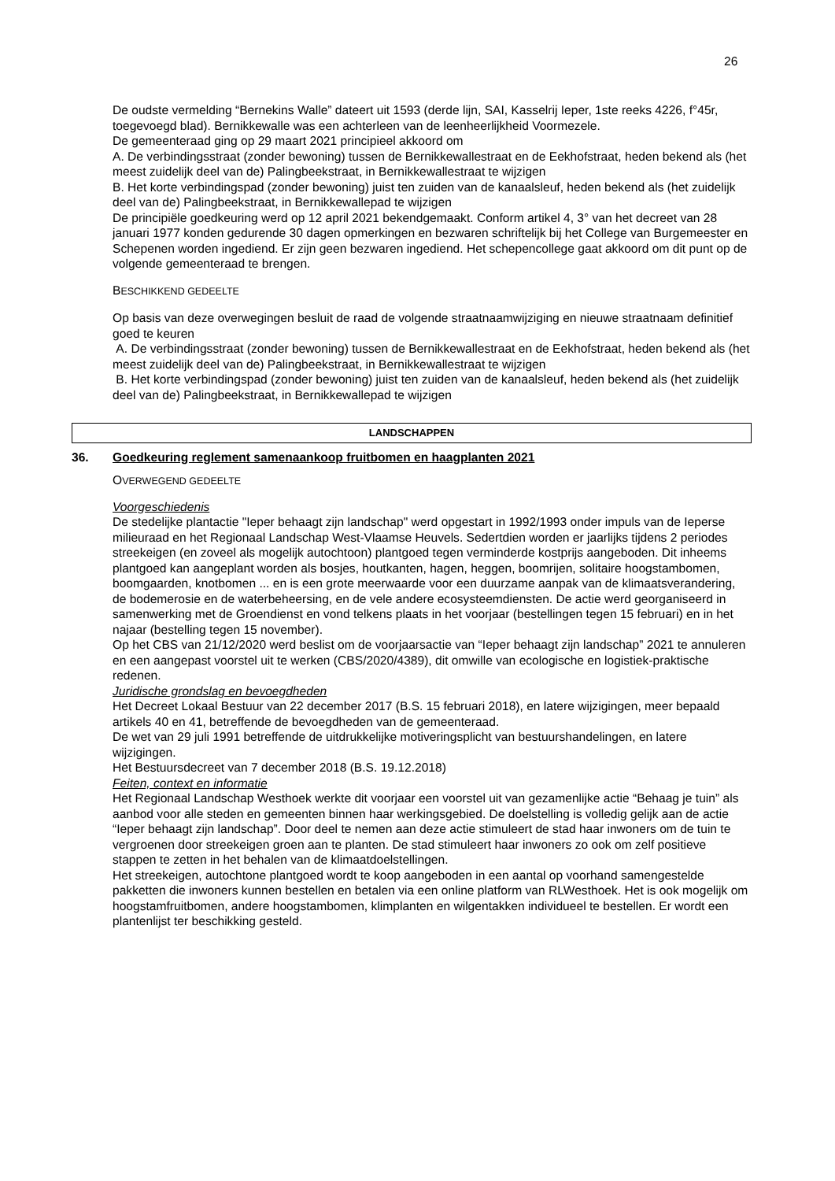26
De oudste vermelding “Bernekins Walle” dateert uit 1593 (derde lijn, SAI, Kasselrij Ieper, 1ste reeks 4226, f°45r, toegevoegd blad). Bernikkewalle was een achterleen van de leenheerlijkheid Voormezele.
De gemeenteraad ging op 29 maart 2021 principieel akkoord om
A. De verbindingsstraat (zonder bewoning) tussen de Bernikkewallestraat en de Eekhofstraat, heden bekend als (het meest zuidelijk deel van de) Palingbeekstraat, in Bernikkewallestraat te wijzigen
B. Het korte verbindingspad (zonder bewoning) juist ten zuiden van de kanaalsleuf, heden bekend als (het zuidelijk deel van de) Palingbeekstraat, in Bernikkewallepad te wijzigen
De principiële goedkeuring werd op 12 april 2021 bekendgemaakt. Conform artikel 4, 3° van het decreet van 28 januari 1977 konden gedurende 30 dagen opmerkingen en bezwaren schriftelijk bij het College van Burgemeester en Schepenen worden ingediend. Er zijn geen bezwaren ingediend. Het schepencollege gaat akkoord om dit punt op de volgende gemeenteraad te brengen.
BESCHIKKEND GEDEELTE
Op basis van deze overwegingen besluit de raad de volgende straatnaamwijziging en nieuwe straatnaam definitief goed te keuren
A. De verbindingsstraat (zonder bewoning) tussen de Bernikkewallestraat en de Eekhofstraat, heden bekend als (het meest zuidelijk deel van de) Palingbeekstraat, in Bernikkewallestraat te wijzigen
B. Het korte verbindingspad (zonder bewoning) juist ten zuiden van de kanaalsleuf, heden bekend als (het zuidelijk deel van de) Palingbeekstraat, in Bernikkewallepad te wijzigen
LANDSCHAPPEN
36. Goedkeuring reglement samenaankoop fruitbomen en haagplanten 2021
OVERWEGEND GEDEELTE
Voorgeschiedenis
De stedelijke plantactie "Ieper behaagt zijn landschap" werd opgestart in 1992/1993 onder impuls van de Ieperse milieuraad en het Regionaal Landschap West-Vlaamse Heuvels. Sedertdien worden er jaarlijks tijdens 2 periodes streekeigen (en zoveel als mogelijk autochtoon) plantgoed tegen verminderde kostprijs aangeboden. Dit inheems plantgoed kan aangeplant worden als bosjes, houtkanten, hagen, heggen, boomrijen, solitaire hoogstambomen, boomgaarden, knotbomen ... en is een grote meerwaarde voor een duurzame aanpak van de klimaatsverandering, de bodemerosie en de waterbeheersing, en de vele andere ecosysteemdiensten. De actie werd georganiseerd in samenwerking met de Groendienst en vond telkens plaats in het voorjaar (bestellingen tegen 15 februari) en in het najaar (bestelling tegen 15 november).
Op het CBS van 21/12/2020 werd beslist om de voorjaarsactie van “Ieper behaagt zijn landschap” 2021 te annuleren en een aangepast voorstel uit te werken (CBS/2020/4389), dit omwille van ecologische en logistiek-praktische redenen.
Juridische grondslag en bevoegdheden
Het Decreet Lokaal Bestuur van 22 december 2017 (B.S. 15 februari 2018), en latere wijzigingen, meer bepaald artikels 40 en 41, betreffende de bevoegdheden van de gemeenteraad.
De wet van 29 juli 1991 betreffende de uitdrukkelijke motiveringsplicht van bestuurshandelingen, en latere wijzigingen.
Het Bestuursdecreet van 7 december 2018 (B.S. 19.12.2018)
Feiten, context en informatie
Het Regionaal Landschap Westhoek werkte dit voorjaar een voorstel uit van gezamenlijke actie “Behaag je tuin” als aanbod voor alle steden en gemeenten binnen haar werkingsgebied. De doelstelling is volledig gelijk aan de actie “Ieper behaagt zijn landschap”. Door deel te nemen aan deze actie stimuleert de stad haar inwoners om de tuin te vergroenen door streekeigen groen aan te planten. De stad stimuleert haar inwoners zo ook om zelf positieve stappen te zetten in het behalen van de klimaatdoelstellingen.
Het streekeigen, autochtone plantgoed wordt te koop aangeboden in een aantal op voorhand samengestelde pakketten die inwoners kunnen bestellen en betalen via een online platform van RLWesthoek. Het is ook mogelijk om hoogstamfruitbomen, andere hoogstambomen, klimplanten en wilgentakken individueel te bestellen. Er wordt een plantenlijst ter beschikking gesteld.